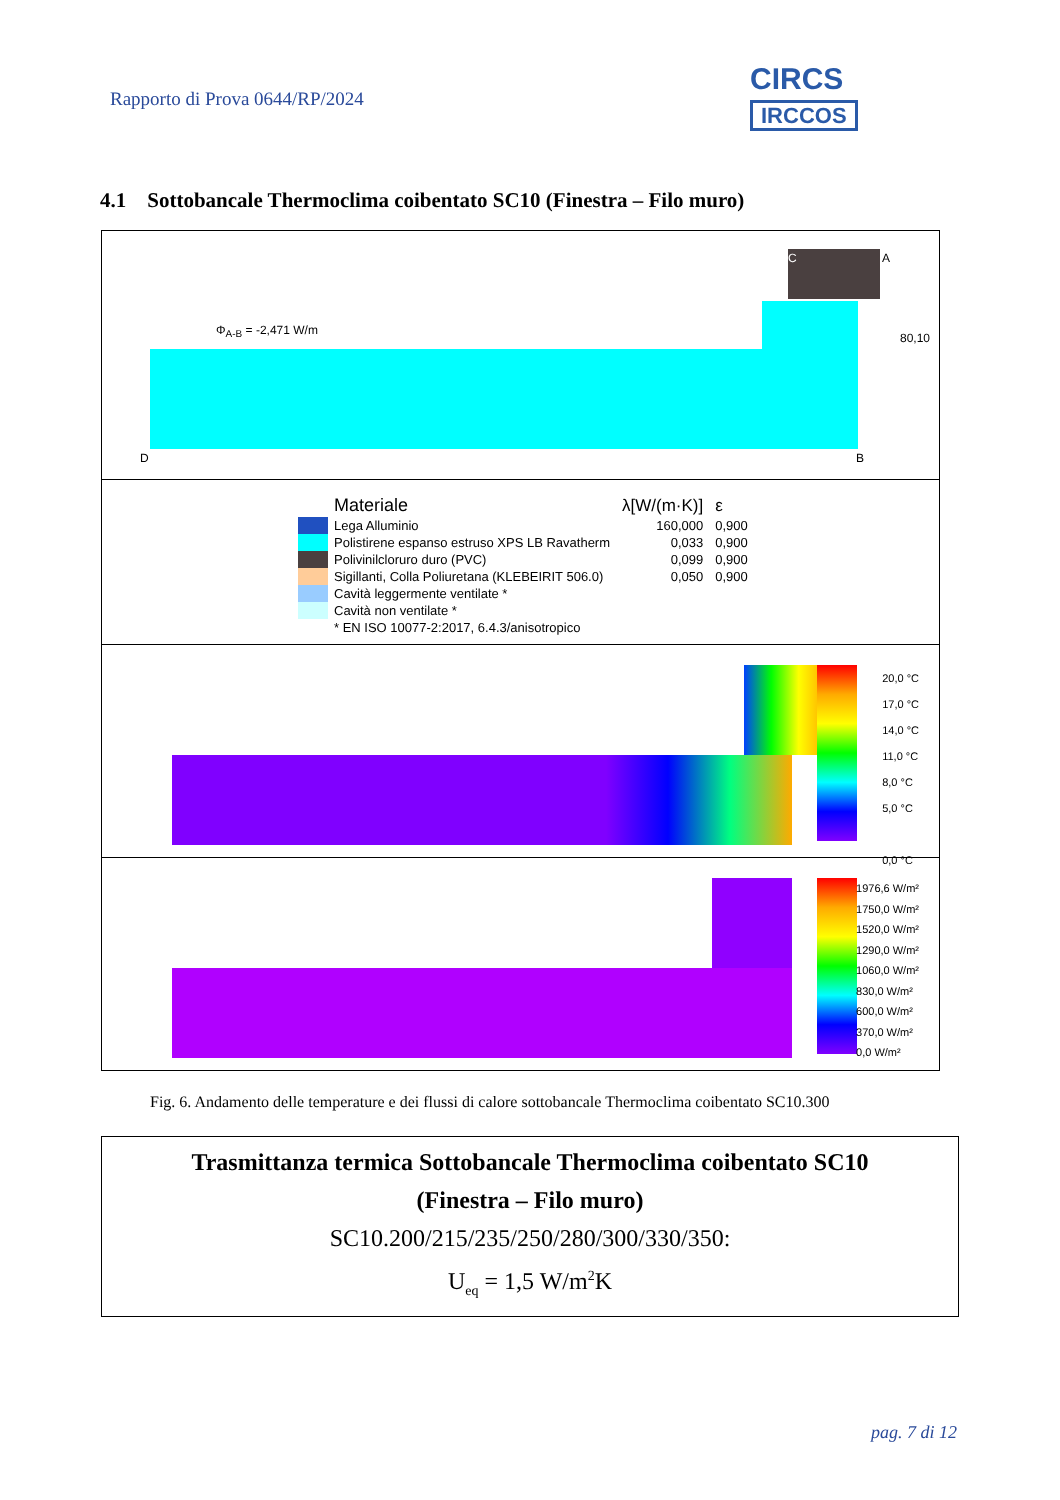Rapporto di Prova 0644/RP/2024
CIRCS IRCCOS
4.1 Sottobancale Thermoclima coibentato SC10 (Finestra – Filo muro)
Φ<sub>A-B</sub> = -2,471 W/m
C A
D B
80,10
| | Materiale | λ[W/(m·K)] | ε |
| | Lega Alluminio | 160,000 | 0,900 |
| | Polistirene espanso estruso XPS LB Ravatherm | 0,033 | 0,900 |
| | Polivinilcloruro duro (PVC) | 0,099 | 0,900 |
| | Sigillanti, Colla Poliuretana (KLEBEIRIT 506.0) | 0,050 | 0,900 |
| | Cavità leggermente ventilate * | | |
| | Cavità non ventilate * | | |
| | * EN ISO 10077-2:2017, 6.4.3/anisotropico | | |
20,0 °C
17,0 °C
14,0 °C
11,0 °C
8,0 °C
5,0 °C
0,0 °C
1976,6 W/m²
1750,0 W/m²
1520,0 W/m²
1290,0 W/m²
1060,0 W/m²
830,0 W/m²
600,0 W/m²
370,0 W/m²
0,0 W/m²
Fig. 6. Andamento delle temperature e dei flussi di calore sottobancale Thermoclima coibentato SC10.300
Trasmittanza termica Sottobancale Thermoclima coibentato SC10
(Finestra – Filo muro)
SC10.200/215/235/250/280/300/330/350:
U<sub>eq</sub> = 1,5 W/m<sup>2</sup>K
pag. 7 di 12